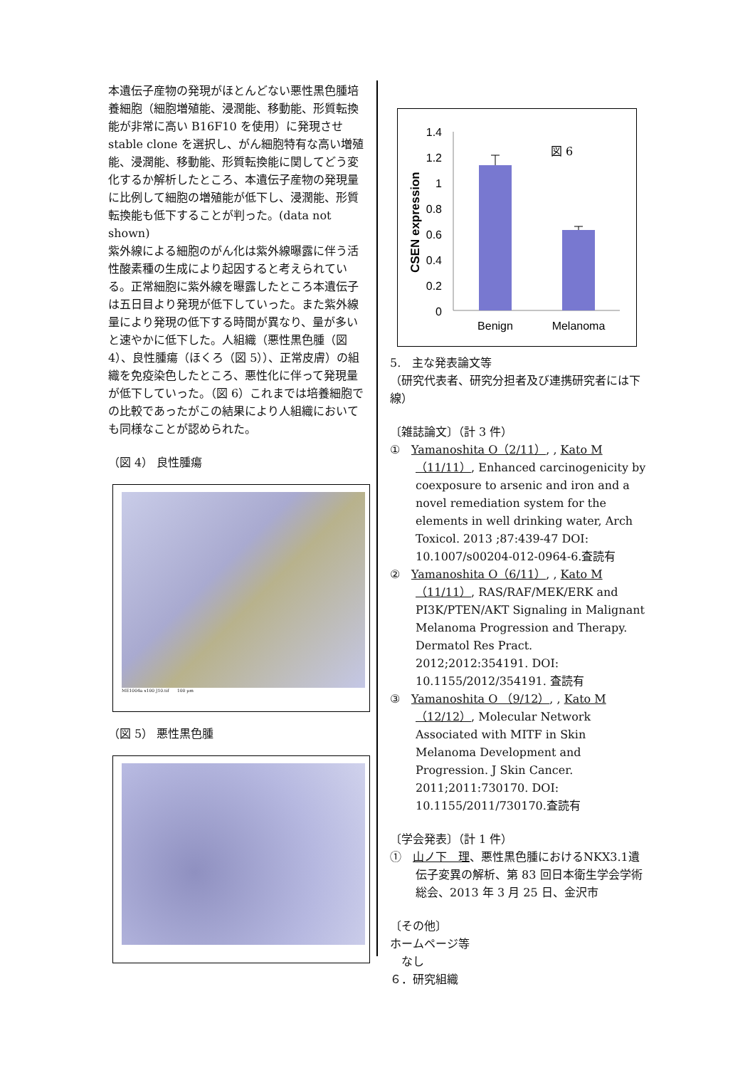本遺伝子産物の発現がほとんどない悪性黒色腫培養細胞（細胞増殖能、浸潤能、移動能、形質転換能が非常に高い B16F10 を使用）に発現させ stable clone を選択し、がん細胞特有な高い増殖能、浸潤能、移動能、形質転換能に関してどう変化するか解析したところ、本遺伝子産物の発現量に比例して細胞の増殖能が低下し、浸潤能、形質転換能も低下することが判った。(data not shown)
紫外線による細胞のがん化は紫外線曝露に伴う活性酸素種の生成により起因すると考えられている。正常細胞に紫外線を曝露したところ本遺伝子は五日目より発現が低下していった。また紫外線量により発現の低下する時間が異なり、量が多いと速やかに低下した。人組織（悪性黒色腫（図 4）、良性腫瘍（ほくろ（図 5））、正常皮膚）の組織を免疫染色したところ、悪性化に伴って発現量が低下していった。（図 6）これまでは培養細胞での比較であったがこの結果により人組織においても同様なことが認められた。
（図 4） 良性腫瘍
ME1004a x100 J10.tif 100 µm
（図 5） 悪性黒色腫
CSEN expression
1.4
1.2
1
0.8
0.6
0.4
0.2
0
図 6
Benign
Melanoma
5.　主な発表論文等
（研究代表者、研究分担者及び連携研究者には下線）
〔雑誌論文〕（計 3 件）
①　Yamanoshita O（2/11）, , Kato M（11/11）, Enhanced carcinogenicity by coexposure to arsenic and iron and a novel remediation system for the elements in well drinking water, Arch Toxicol. 2013 ;87:439-47 DOI: 10.1007/s00204-012-0964-6.査読有
②　Yamanoshita O（6/11）, , Kato M（11/11）, RAS/RAF/MEK/ERK and PI3K/PTEN/AKT Signaling in Malignant Melanoma Progression and Therapy. Dermatol Res Pract. 2012;2012:354191. DOI: 10.1155/2012/354191. 査読有
③　Yamanoshita O （9/12）, , Kato M （12/12）, Molecular Network Associated with MITF in Skin Melanoma Development and Progression. J Skin Cancer. 2011;2011:730170. DOI: 10.1155/2011/730170.査読有
〔学会発表〕（計 1 件）
①　山ノ下　理、悪性黒色腫におけるNKX3.1遺伝子変異の解析、第 83 回日本衛生学会学術総会、2013 年 3 月 25 日、金沢市
〔その他〕
ホームページ等
　なし
６．研究組織